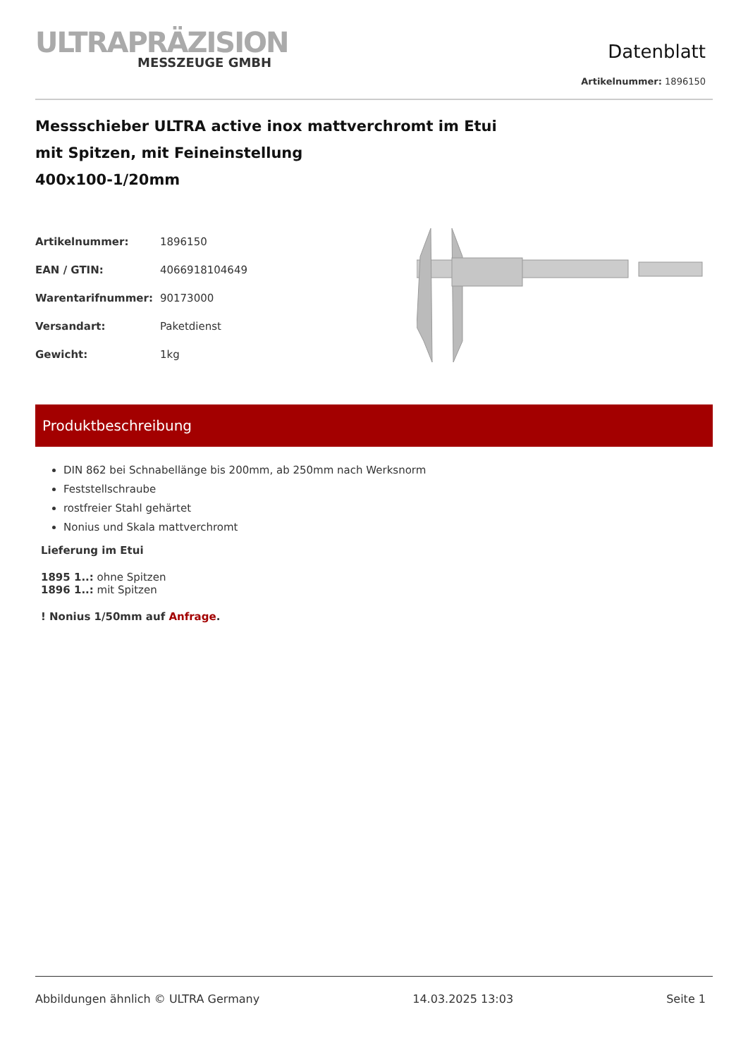ULTRAPRÄZISION
MESSZEUGE GMBH
Datenblatt
Artikelnummer: 1896150
Messschieber ULTRA active inox mattverchromt im Etui
mit Spitzen, mit Feineinstellung
400x100-1/20mm
| Artikelnummer: | 1896150 |
| EAN / GTIN: | 4066918104649 |
| Warentarifnummer: | 90173000 |
| Versandart: | Paketdienst |
| Gewicht: | 1kg |
Produktbeschreibung
DIN 862 bei Schnabellänge bis 200mm, ab 250mm nach Werksnorm
Feststellschraube
rostfreier Stahl gehärtet
Nonius und Skala mattverchromt
Lieferung im Etui
1895 1..: ohne Spitzen
1896 1..: mit Spitzen
! Nonius 1/50mm auf Anfrage.
Abbildungen ähnlich © ULTRA Germany 14.03.2025 13:03 Seite 1